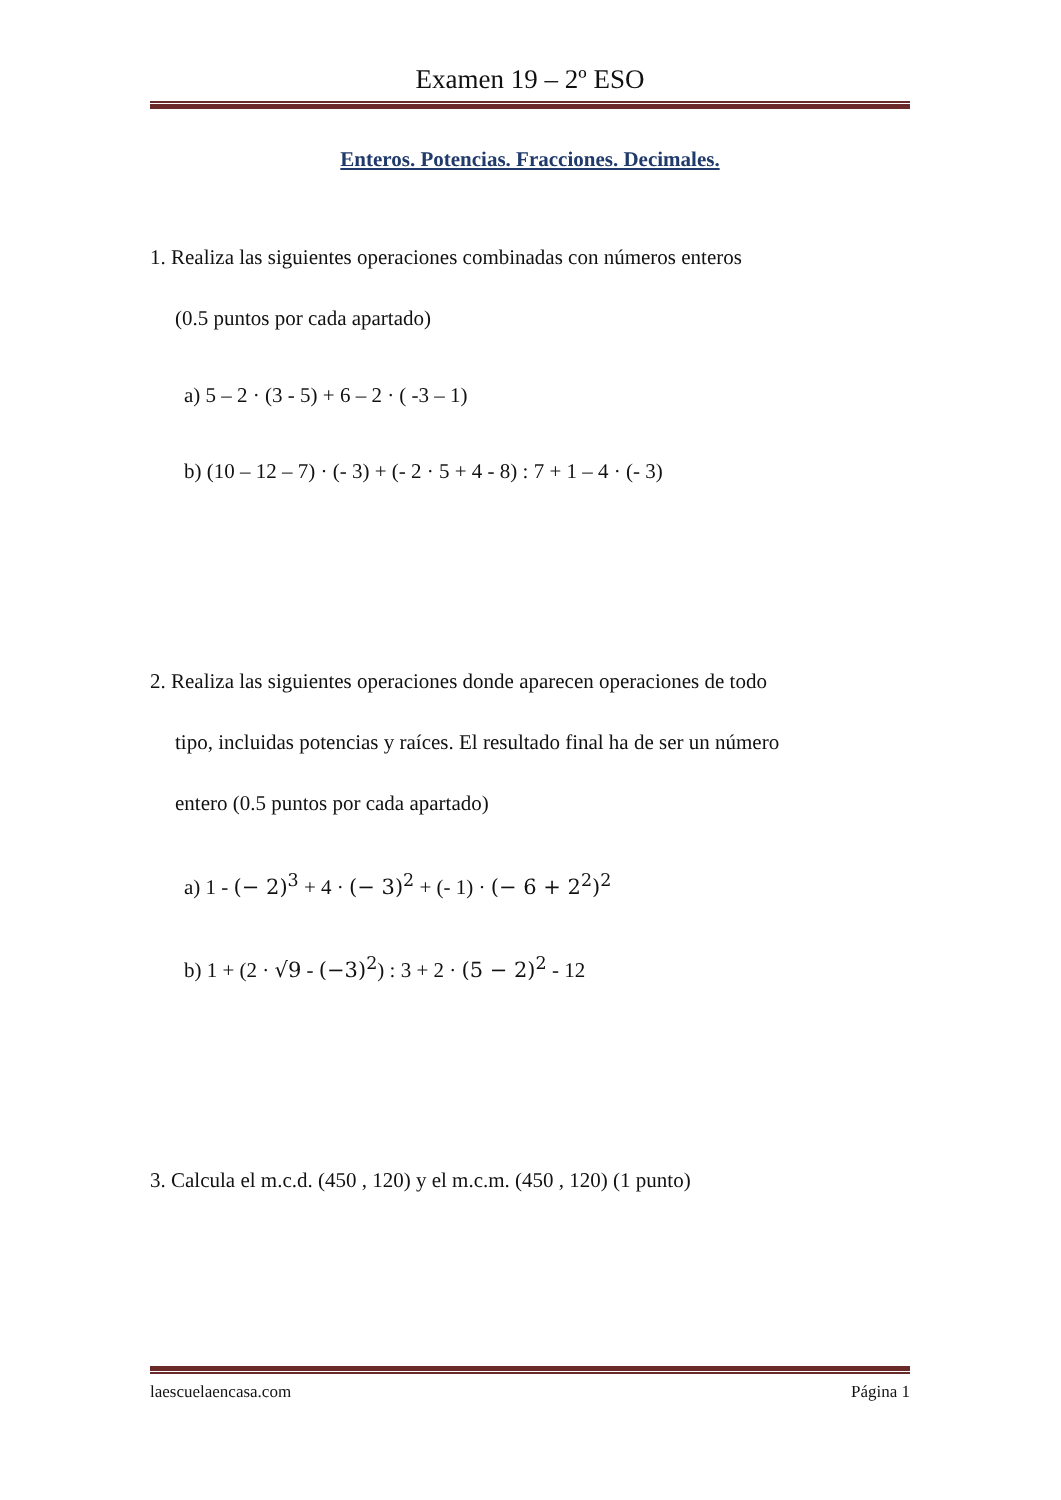Examen 19 – 2º ESO
Enteros. Potencias. Fracciones. Decimales.
1. Realiza las siguientes operaciones combinadas con números enteros
(0.5 puntos por cada apartado)
a) 5 – 2 · (3 - 5) + 6 – 2 · ( -3 – 1)
b) (10 – 12 – 7) · (- 3) + (- 2 · 5 + 4 - 8) : 7 + 1 – 4 · (- 3)
2. Realiza las siguientes operaciones donde aparecen operaciones de todo
tipo, incluidas potencias y raíces. El resultado final ha de ser un número
entero (0.5 puntos por cada apartado)
a) 1 - (− 2)<sup>3</sup> + 4 · (− 3)<sup>2</sup> + (- 1) · (− 6 + 2<sup>2</sup>)<sup>2</sup>
b) 1 + (2 · √9 - (−3)<sup>2</sup>) : 3 + 2 · (5 − 2)<sup>2</sup> - 12
3. Calcula el m.c.d. (450 , 120) y el m.c.m. (450 , 120) (1 punto)
laescuelaencasa.com Página 1